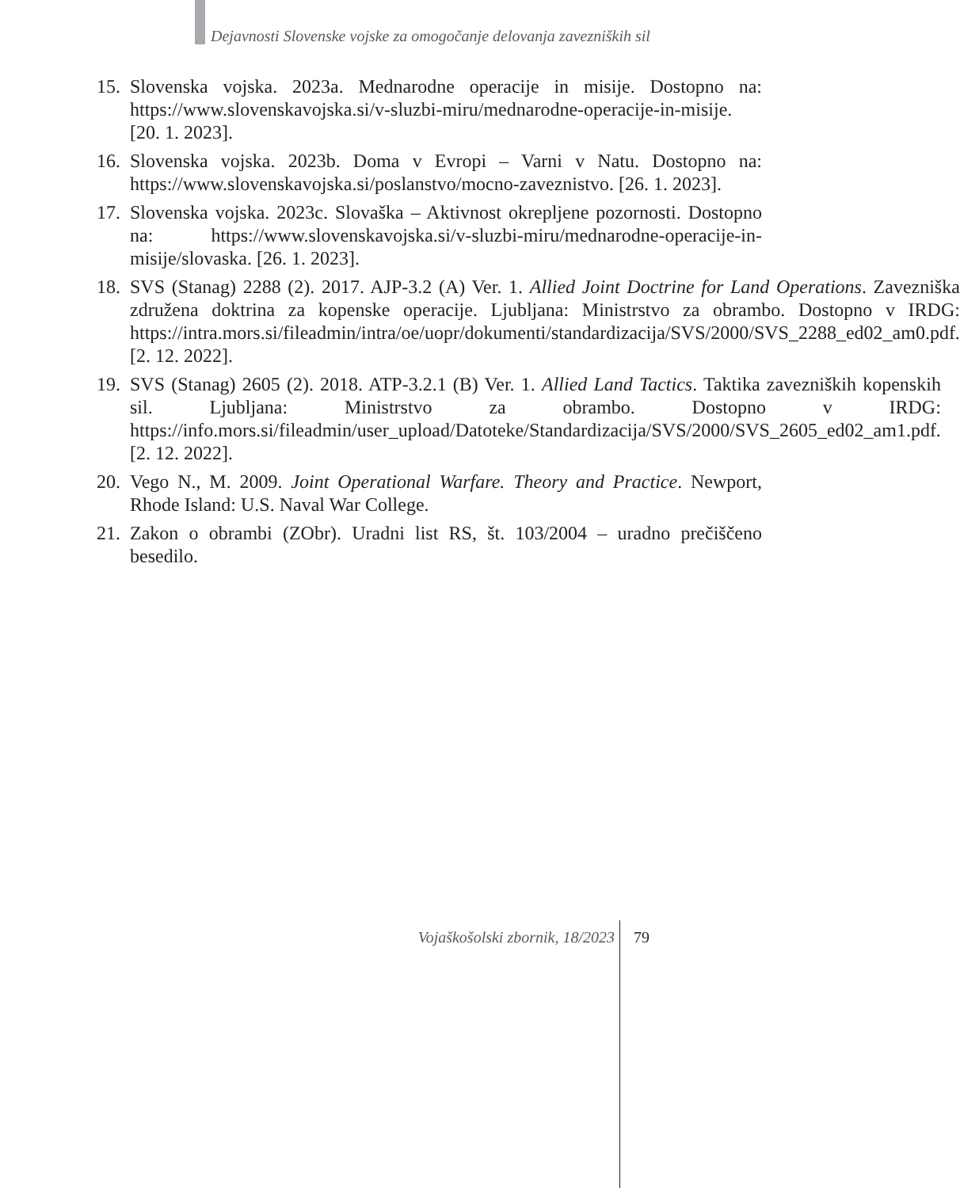Dejavnosti Slovenske vojske za omogočanje delovanja zavezniških sil
15. Slovenska vojska. 2023a. Mednarodne operacije in misije. Dostopno na: https://www.slovenskavojska.si/v-sluzbi-miru/mednarodne-operacije-in-misije. [20. 1. 2023].
16. Slovenska vojska. 2023b. Doma v Evropi – Varni v Natu. Dostopno na: https://www.slovenskavojska.si/poslanstvo/mocno-zaveznistvo. [26. 1. 2023].
17. Slovenska vojska. 2023c. Slovaška – Aktivnost okrepljene pozornosti. Dostopno na: https://www.slovenskavojska.si/v-sluzbi-miru/mednarodne-operacije-in-misije/slovaska. [26. 1. 2023].
18. SVS (Stanag) 2288 (2). 2017. AJP-3.2 (A) Ver. 1. Allied Joint Doctrine for Land Operations. Zavezniška združena doktrina za kopenske operacije. Ljubljana: Ministrstvo za obrambo. Dostopno v IRDG: https://intra.mors.si/fileadmin/intra/oe/uopr/dokumenti/standardizacija/SVS/2000/SVS_2288_ed02_am0.pdf. [2. 12. 2022].
19. SVS (Stanag) 2605 (2). 2018. ATP-3.2.1 (B) Ver. 1. Allied Land Tactics. Taktika zavezniških kopenskih sil. Ljubljana: Ministrstvo za obrambo. Dostopno v IRDG: https://info.mors.si/fileadmin/user_upload/Datoteke/Standardizacija/SVS/2000/SVS_2605_ed02_am1.pdf. [2. 12. 2022].
20. Vego N., M. 2009. Joint Operational Warfare. Theory and Practice. Newport, Rhode Island: U.S. Naval War College.
21. Zakon o obrambi (ZObr). Uradni list RS, št. 103/2004 – uradno prečiščeno besedilo.
Vojaškošolski zbornik, 18/2023 79